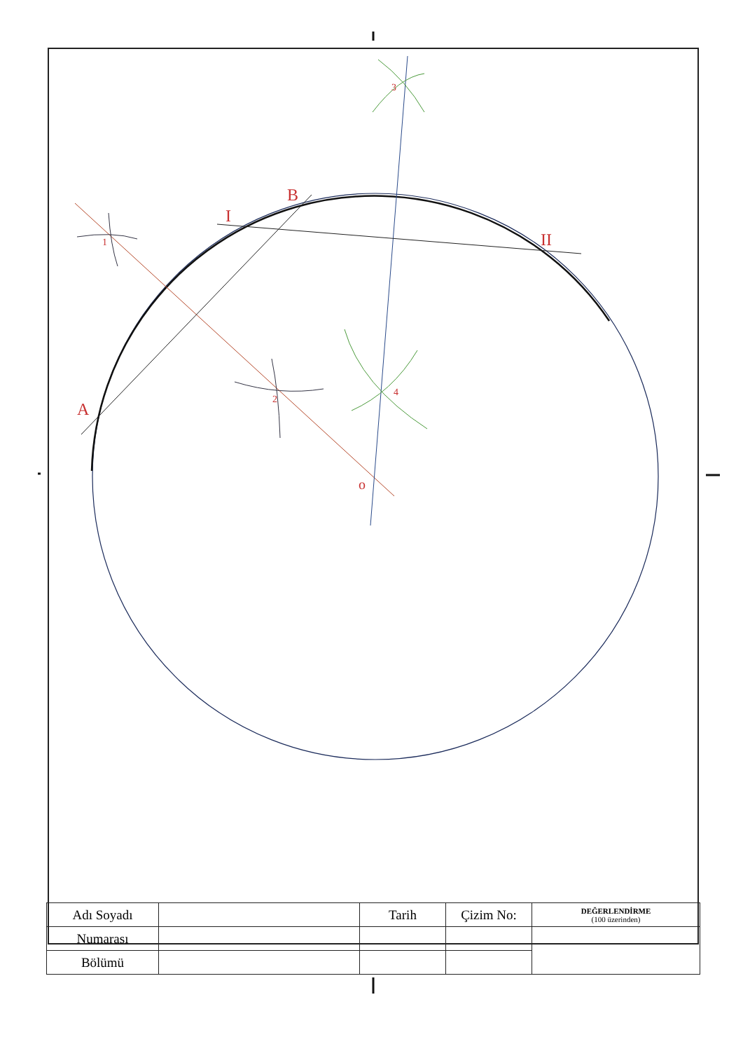A
B
I
II
o
1
2
3
4
| Adı Soyadı | | Tarih | Çizim No: | DEĞERLENDİRME (100 üzerinden) |
| Numarası | | | | |
| Bölümü | | | | |